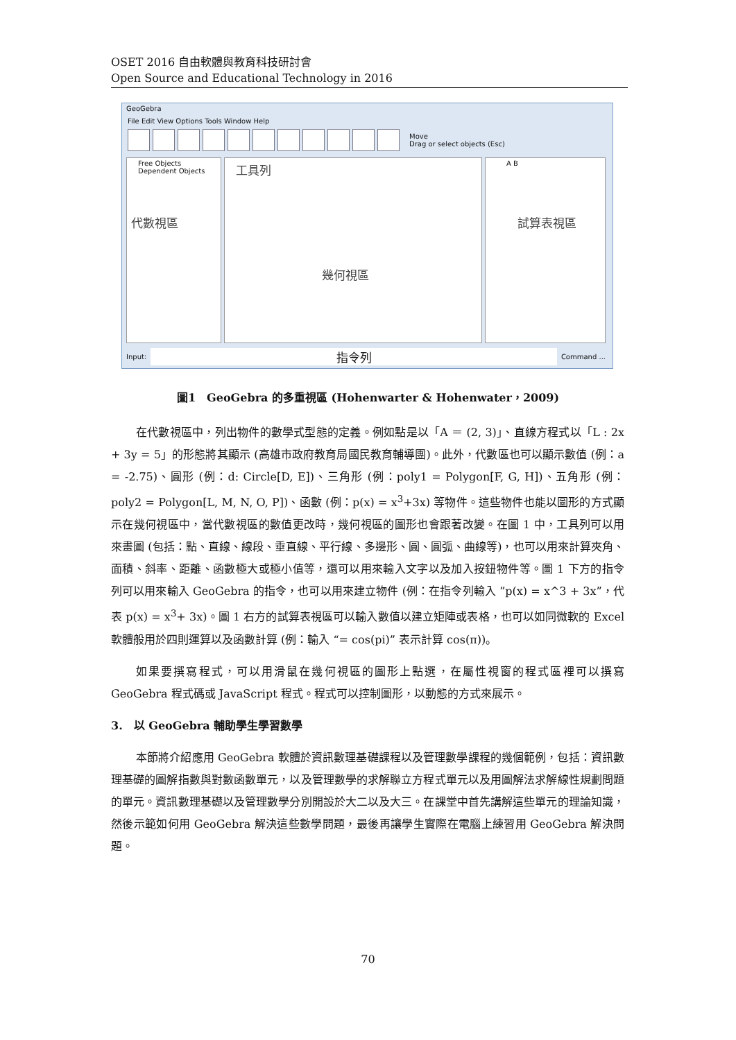OSET 2016 自由軟體與教育科技研討會
Open Source and Educational Technology in 2016
GeoGebra
File Edit View Options Tools Window Help
Move
Drag or select objects (Esc)
Free Objects
Dependent Objects
代數視區
工具列
幾何視區
A B
試算表視區
Input: 指令列 Command ...
圖1　GeoGebra 的多重視區 (Hohenwarter & Hohenwater，2009)
在代數視區中，列出物件的數學式型態的定義。例如點是以「A ＝ (2, 3)」、直線方程式以「L : 2x + 3y = 5」的形態將其顯示 (高雄市政府教育局國民教育輔導團)。此外，代數區也可以顯示數值 (例：a = -2.75)、圓形 (例：d: Circle[D, E])、三角形 (例：poly1 = Polygon[F, G, H])、五角形 (例：poly2 = Polygon[L, M, N, O, P])、函數 (例：p(x) = x<sup>3</sup>+3x) 等物件。這些物件也能以圖形的方式顯示在幾何視區中，當代數視區的數值更改時，幾何視區的圖形也會跟著改變。在圖 1 中，工具列可以用來畫圖 (包括：點、直線、線段、垂直線、平行線、多邊形、圓、圓弧、曲線等)，也可以用來計算夾角、面積、斜率、距離、函數極大或極小值等，還可以用來輸入文字以及加入按鈕物件等。圖 1 下方的指令列可以用來輸入 GeoGebra 的指令，也可以用來建立物件 (例：在指令列輸入 ”p(x) = x^3 + 3x”，代表 p(x) = x<sup>3</sup>+ 3x)。圖 1 右方的試算表視區可以輸入數值以建立矩陣或表格，也可以如同微軟的 Excel 軟體般用於四則運算以及函數計算 (例：輸入 “= cos(pi)” 表示計算 cos(π))。
如果要撰寫程式，可以用滑鼠在幾何視區的圖形上點選，在屬性視窗的程式區裡可以撰寫 GeoGebra 程式碼或 JavaScript 程式。程式可以控制圖形，以動態的方式來展示。
3.　以 GeoGebra 輔助學生學習數學
本節將介紹應用 GeoGebra 軟體於資訊數理基礎課程以及管理數學課程的幾個範例，包括：資訊數理基礎的圖解指數與對數函數單元，以及管理數學的求解聯立方程式單元以及用圖解法求解線性規劃問題的單元。資訊數理基礎以及管理數學分別開設於大二以及大三。在課堂中首先講解這些單元的理論知識，然後示範如何用 GeoGebra 解決這些數學問題，最後再讓學生實際在電腦上練習用 GeoGebra 解決問題。
70